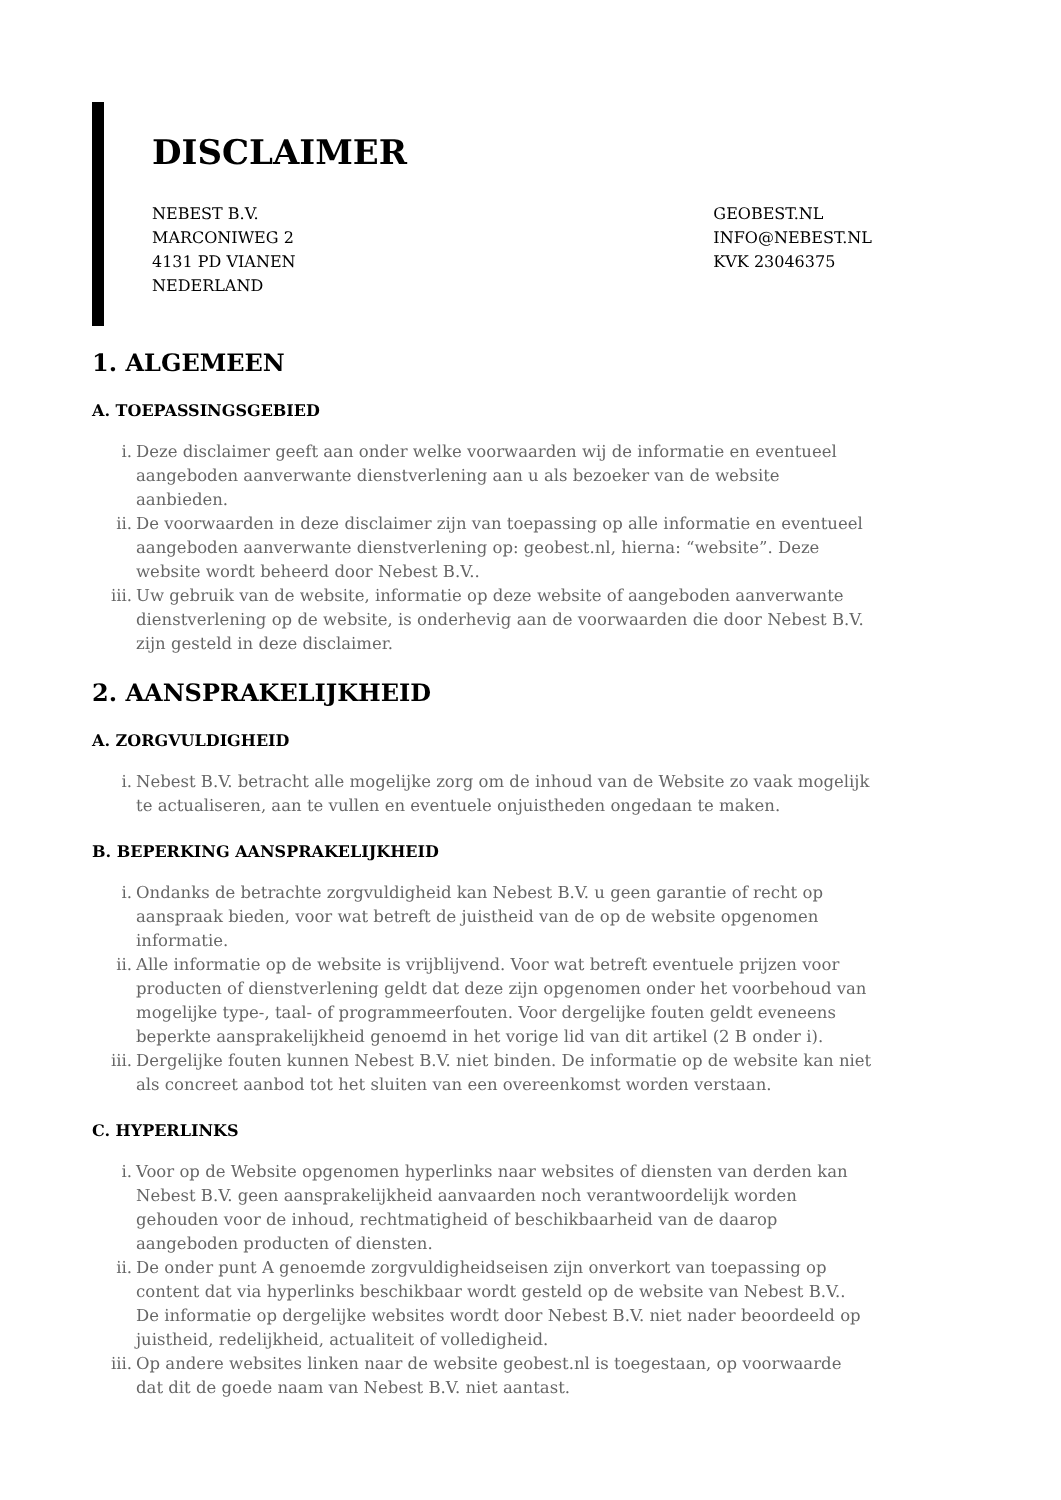DISCLAIMER
NEBEST B.V.
MARCONIWEG 2
4131 PD VIANEN
NEDERLAND
GEOBEST.NL
INFO@NEBEST.NL
KVK 23046375
1. ALGEMEEN
A. TOEPASSINGSGEBIED
i. Deze disclaimer geeft aan onder welke voorwaarden wij de informatie en eventueel aangeboden aanverwante dienstverlening aan u als bezoeker van de website aanbieden.
ii. De voorwaarden in deze disclaimer zijn van toepassing op alle informatie en eventueel aangeboden aanverwante dienstverlening op: geobest.nl, hierna: “website”. Deze website wordt beheerd door Nebest B.V..
iii. Uw gebruik van de website, informatie op deze website of aangeboden aanverwante dienstverlening op de website, is onderhevig aan de voorwaarden die door Nebest B.V. zijn gesteld in deze disclaimer.
2. AANSPRAKELIJKHEID
A. ZORGVULDIGHEID
i. Nebest B.V. betracht alle mogelijke zorg om de inhoud van de Website zo vaak mogelijk te actualiseren, aan te vullen en eventuele onjuistheden ongedaan te maken.
B. BEPERKING AANSPRAKELIJKHEID
i. Ondanks de betrachte zorgvuldigheid kan Nebest B.V. u geen garantie of recht op aanspraak bieden, voor wat betreft de juistheid van de op de website opgenomen informatie.
ii. Alle informatie op de website is vrijblijvend. Voor wat betreft eventuele prijzen voor producten of dienstverlening geldt dat deze zijn opgenomen onder het voorbehoud van mogelijke type-, taal- of programmeerfouten. Voor dergelijke fouten geldt eveneens beperkte aansprakelijkheid genoemd in het vorige lid van dit artikel (2 B onder i).
iii. Dergelijke fouten kunnen Nebest B.V. niet binden. De informatie op de website kan niet als concreet aanbod tot het sluiten van een overeenkomst worden verstaan.
C. HYPERLINKS
i. Voor op de Website opgenomen hyperlinks naar websites of diensten van derden kan Nebest B.V. geen aansprakelijkheid aanvaarden noch verantwoordelijk worden gehouden voor de inhoud, rechtmatigheid of beschikbaarheid van de daarop aangeboden producten of diensten.
ii. De onder punt A genoemde zorgvuldigheidseisen zijn onverkort van toepassing op content dat via hyperlinks beschikbaar wordt gesteld op de website van Nebest B.V.. De informatie op dergelijke websites wordt door Nebest B.V. niet nader beoordeeld op juistheid, redelijkheid, actualiteit of volledigheid.
iii. Op andere websites linken naar de website geobest.nl is toegestaan, op voorwaarde dat dit de goede naam van Nebest B.V. niet aantast.